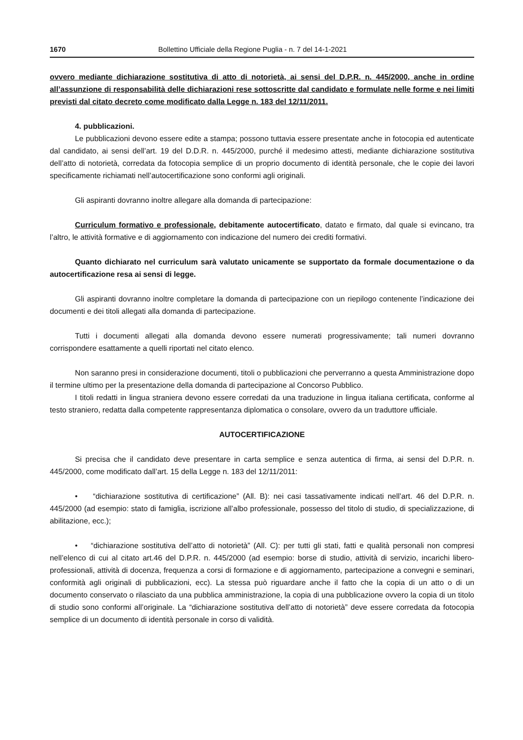1670 Bollettino Ufficiale della Regione Puglia - n. 7 del 14-1-2021
ovvero mediante dichiarazione sostitutiva di atto di notorietà, ai sensi del D.P.R. n. 445/2000, anche in ordine all’assunzione di responsabilità delle dichiarazioni rese sottoscritte dal candidato e formulate nelle forme e nei limiti previsti dal citato decreto come modificato dalla Legge n. 183 del 12/11/2011.
4. pubblicazioni.
Le pubblicazioni devono essere edite a stampa; possono tuttavia essere presentate anche in fotocopia ed autenticate dal candidato, ai sensi dell’art. 19 del D.D.R. n. 445/2000, purché il medesimo attesti, mediante dichiarazione sostitutiva dell’atto di notorietà, corredata da fotocopia semplice di un proprio documento di identità personale, che le copie dei lavori specificamente richiamati nell’autocertificazione sono conformi agli originali.
Gli aspiranti dovranno inoltre allegare alla domanda di partecipazione:
Curriculum formativo e professionale, debitamente autocertificato, datato e firmato, dal quale si evincano, tra l’altro, le attività formative e di aggiornamento con indicazione del numero dei crediti formativi.
Quanto dichiarato nel curriculum sarà valutato unicamente se supportato da formale documentazione o da autocertificazione resa ai sensi di legge.
Gli aspiranti dovranno inoltre completare la domanda di partecipazione con un riepilogo contenente l’indicazione dei documenti e dei titoli allegati alla domanda di partecipazione.
Tutti i documenti allegati alla domanda devono essere numerati progressivamente; tali numeri dovranno corrispondere esattamente a quelli riportati nel citato elenco.
Non saranno presi in considerazione documenti, titoli o pubblicazioni che perverranno a questa Amministrazione dopo il termine ultimo per la presentazione della domanda di partecipazione al Concorso Pubblico.
I titoli redatti in lingua straniera devono essere corredati da una traduzione in lingua italiana certificata, conforme al testo straniero, redatta dalla competente rappresentanza diplomatica o consolare, ovvero da un traduttore ufficiale.
AUTOCERTIFICAZIONE
Si precisa che il candidato deve presentare in carta semplice e senza autentica di firma, ai sensi del D.P.R. n. 445/2000, come modificato dall’art. 15 della Legge n. 183 del 12/11/2011:
• “dichiarazione sostitutiva di certificazione” (All. B): nei casi tassativamente indicati nell’art. 46 del D.P.R. n. 445/2000 (ad esempio: stato di famiglia, iscrizione all’albo professionale, possesso del titolo di studio, di specializzazione, di abilitazione, ecc.);
• “dichiarazione sostitutiva dell’atto di notorietà” (All. C): per tutti gli stati, fatti e qualità personali non compresi nell’elenco di cui al citato art.46 del D.P.R. n. 445/2000 (ad esempio: borse di studio, attività di servizio, incarichi libero-professionali, attività di docenza, frequenza a corsi di formazione e di aggiornamento, partecipazione a convegni e seminari, conformità agli originali di pubblicazioni, ecc). La stessa può riguardare anche il fatto che la copia di un atto o di un documento conservato o rilasciato da una pubblica amministrazione, la copia di una pubblicazione ovvero la copia di un titolo di studio sono conformi all’originale. La “dichiarazione sostitutiva dell’atto di notorietà” deve essere corredata da fotocopia semplice di un documento di identità personale in corso di validità.